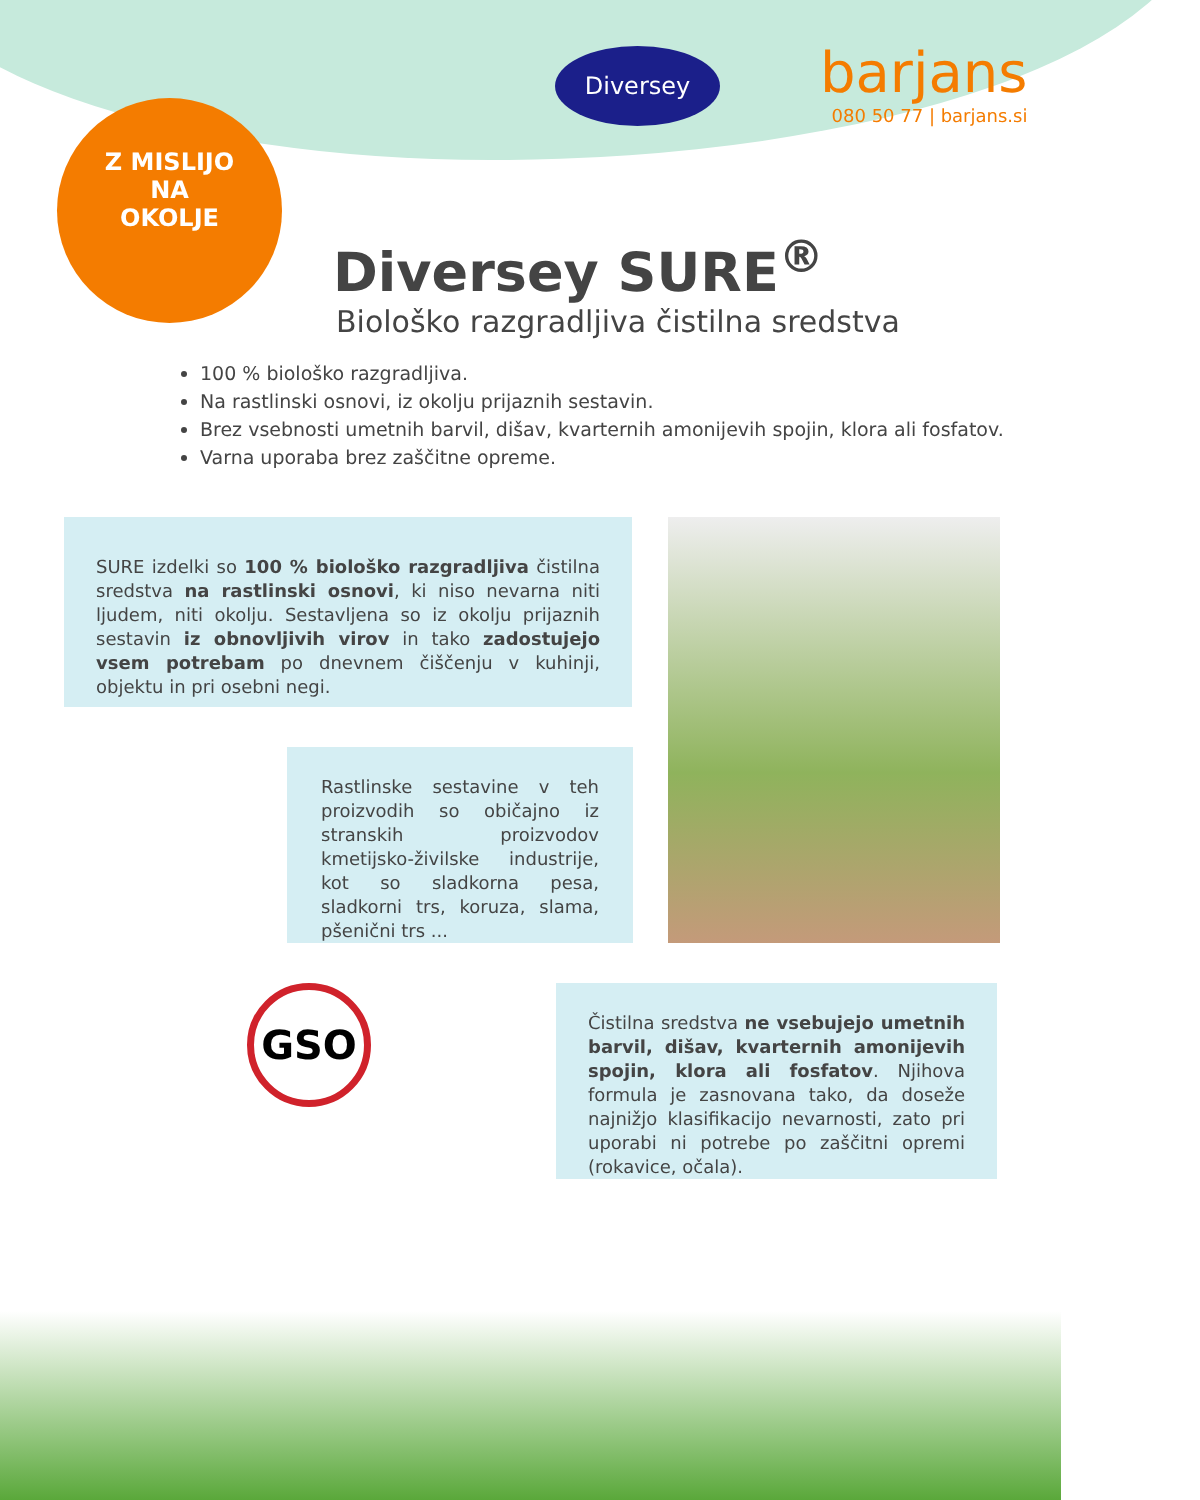Diversey barjans
080 50 77 | barjans.si
Z MISLIJO
NA
OKOLJE
Diversey SURE<sup>®</sup>
Biološko razgradljiva čistilna sredstva
100 % biološko razgradljiva.
Na rastlinski osnovi, iz okolju prijaznih sestavin.
Brez vsebnosti umetnih barvil, dišav, kvarternih amonijevih spojin, klora ali fosfatov.
Varna uporaba brez zaščitne opreme.
SURE izdelki so 100 % biološko razgradljiva čistilna sredstva na rastlinski osnovi, ki niso nevarna niti ljudem, niti okolju. Sestavljena so iz okolju prijaznih sestavin iz obnovljivih virov in tako zadostujejo vsem potrebam po dnevnem čiščenju v kuhinji, objektu in pri osebni negi.
Rastlinske sestavine v teh proizvodih so običajno iz stranskih proizvodov kmetijsko-živilske industrije, kot so sladkorna pesa, sladkorni trs, koruza, slama, pšenični trs ...
GSO
Čistilna sredstva ne vsebujejo umetnih barvil, dišav, kvarternih amonijevih spojin, klora ali fosfatov. Njihova formula je zasnovana tako, da doseže najnižjo klasifikacijo nevarnosti, zato pri uporabi ni potrebe po zaščitni opremi (rokavice, očala).